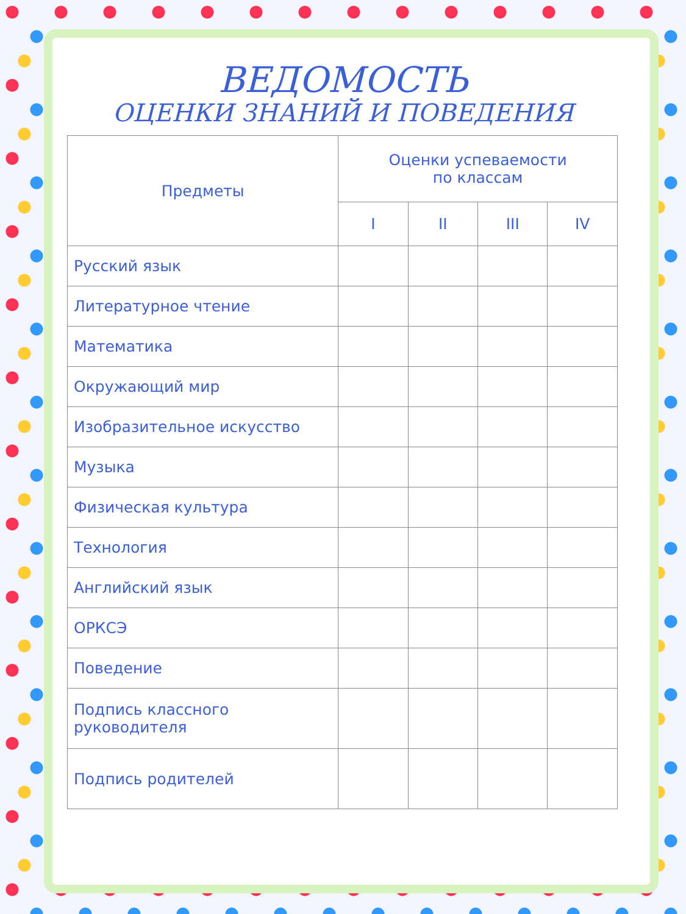ВЕДОМОСТЬ
ОЦЕНКИ ЗНАНИЙ И ПОВЕДЕНИЯ
| Предметы | Оценки успеваемости по классам | | | |
| --- | --- | --- | --- | --- |
| | I | II | III | IV |
| Русский язык | | | | |
| Литературное чтение | | | | |
| Математика | | | | |
| Окружающий мир | | | | |
| Изобразительное искусство | | | | |
| Музыка | | | | |
| Физическая культура | | | | |
| Технология | | | | |
| Английский язык | | | | |
| ОРКСЭ | | | | |
| Поведение | | | | |
| Подпись классного руководителя | | | | |
| Подпись родителей | | | | |